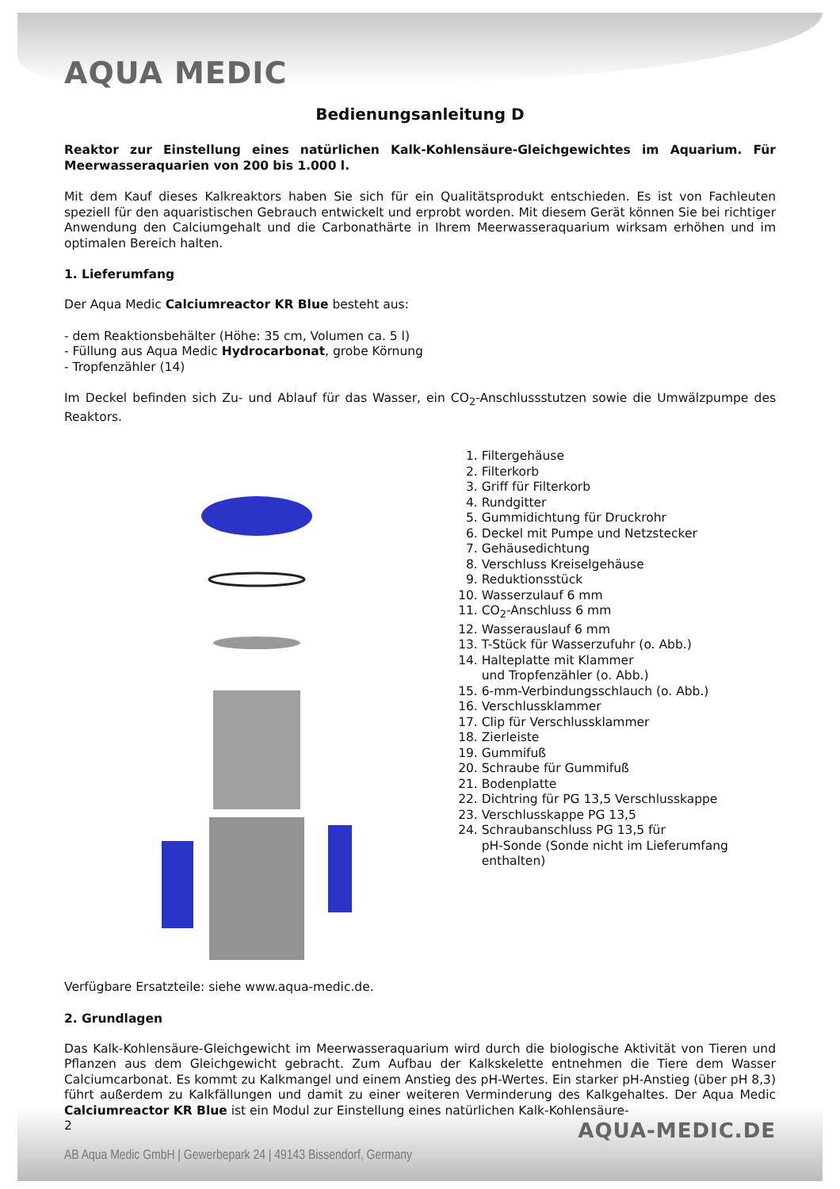AQUA MEDIC
Bedienungsanleitung D
Reaktor zur Einstellung eines natürlichen Kalk-Kohlensäure-Gleichgewichtes im Aquarium. Für Meerwasseraquarien von 200 bis 1.000 l.
Mit dem Kauf dieses Kalkreaktors haben Sie sich für ein Qualitätsprodukt entschieden. Es ist von Fachleuten speziell für den aquaristischen Gebrauch entwickelt und erprobt worden. Mit diesem Gerät können Sie bei richtiger Anwendung den Calciumgehalt und die Carbonathärte in Ihrem Meerwasseraquarium wirksam erhöhen und im optimalen Bereich halten.
1. Lieferumfang
Der Aqua Medic Calciumreactor KR Blue besteht aus:
- dem Reaktionsbehälter (Höhe: 35 cm, Volumen ca. 5 l)
- Füllung aus Aqua Medic Hydrocarbonat, grobe Körnung
- Tropfenzähler (14)
Im Deckel befinden sich Zu- und Ablauf für das Wasser, ein CO<sub>2</sub>-Anschlussstutzen sowie die Umwälzpumpe des Reaktors.
1. Filtergehäuse
2. Filterkorb
3. Griff für Filterkorb
4. Rundgitter
5. Gummidichtung für Druckrohr
6. Deckel mit Pumpe und Netzstecker
7. Gehäusedichtung
8. Verschluss Kreiselgehäuse
9. Reduktionsstück
10. Wasserzulauf 6 mm
11. CO<sub>2</sub>-Anschluss 6 mm
12. Wasserauslauf 6 mm
13. T-Stück für Wasserzufuhr (o. Abb.)
14. Halteplatte mit Klammer
und Tropfenzähler (o. Abb.)
15. 6-mm-Verbindungsschlauch (o. Abb.)
16. Verschlussklammer
17. Clip für Verschlussklammer
18. Zierleiste
19. Gummifuß
20. Schraube für Gummifuß
21. Bodenplatte
22. Dichtring für PG 13,5 Verschlusskappe
23. Verschlusskappe PG 13,5
24. Schraubanschluss PG 13,5 für
pH-Sonde (Sonde nicht im Lieferumfang enthalten)
Verfügbare Ersatzteile: siehe www.aqua-medic.de.
2. Grundlagen
Das Kalk-Kohlensäure-Gleichgewicht im Meerwasseraquarium wird durch die biologische Aktivität von Tieren und Pflanzen aus dem Gleichgewicht gebracht. Zum Aufbau der Kalkskelette entnehmen die Tiere dem Wasser Calciumcarbonat. Es kommt zu Kalkmangel und einem Anstieg des pH-Wertes. Ein starker pH-Anstieg (über pH 8,3) führt außerdem zu Kalkfällungen und damit zu einer weiteren Verminderung des Kalkgehaltes. Der Aqua Medic Calciumreactor KR Blue ist ein Modul zur Einstellung eines natürlichen Kalk-Kohlensäure-
2
AQUA-MEDIC.DE
AB Aqua Medic GmbH | Gewerbepark 24 | 49143 Bissendorf, Germany